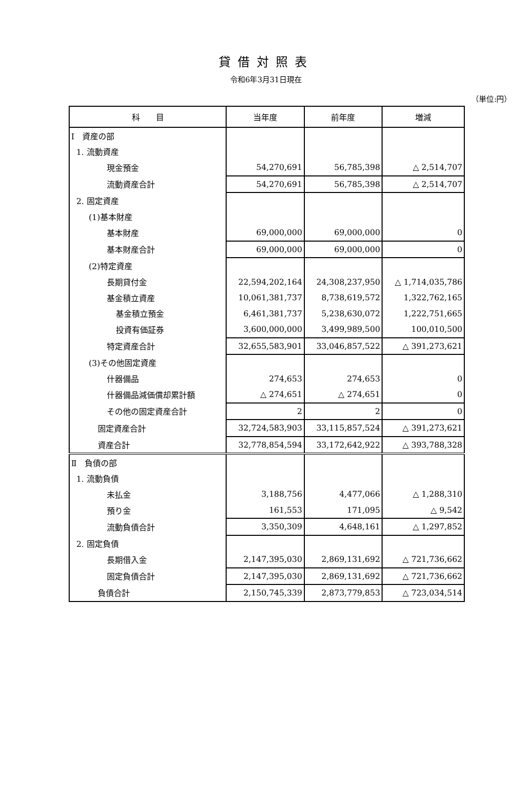貸借対照表
令和6年3月31日現在
（単位:円）
| 科 目 | 当年度 | 前年度 | 増減 |
| --- | --- | --- | --- |
| Ⅰ 資産の部 | | | |
| 1. 流動資産 | | | |
| 現金預金 | 54,270,691 | 56,785,398 | △ 2,514,707 |
| 流動資産合計 | 54,270,691 | 56,785,398 | △ 2,514,707 |
| 2. 固定資産 | | | |
| (1)基本財産 | | | |
| 基本財産 | 69,000,000 | 69,000,000 | 0 |
| 基本財産合計 | 69,000,000 | 69,000,000 | 0 |
| (2)特定資産 | | | |
| 長期貸付金 | 22,594,202,164 | 24,308,237,950 | △ 1,714,035,786 |
| 基金積立資産 | 10,061,381,737 | 8,738,619,572 | 1,322,762,165 |
| 基金積立預金 | 6,461,381,737 | 5,238,630,072 | 1,222,751,665 |
| 投資有価証券 | 3,600,000,000 | 3,499,989,500 | 100,010,500 |
| 特定資産合計 | 32,655,583,901 | 33,046,857,522 | △ 391,273,621 |
| (3)その他固定資産 | | | |
| 什器備品 | 274,653 | 274,653 | 0 |
| 什器備品減価償却累計額 | △ 274,651 | △ 274,651 | 0 |
| その他の固定資産合計 | 2 | 2 | 0 |
| 固定資産合計 | 32,724,583,903 | 33,115,857,524 | △ 391,273,621 |
| 資産合計 | 32,778,854,594 | 33,172,642,922 | △ 393,788,328 |
| Ⅱ 負債の部 | | | |
| 1. 流動負債 | | | |
| 未払金 | 3,188,756 | 4,477,066 | △ 1,288,310 |
| 預り金 | 161,553 | 171,095 | △ 9,542 |
| 流動負債合計 | 3,350,309 | 4,648,161 | △ 1,297,852 |
| 2. 固定負債 | | | |
| 長期借入金 | 2,147,395,030 | 2,869,131,692 | △ 721,736,662 |
| 固定負債合計 | 2,147,395,030 | 2,869,131,692 | △ 721,736,662 |
| 負債合計 | 2,150,745,339 | 2,873,779,853 | △ 723,034,514 |